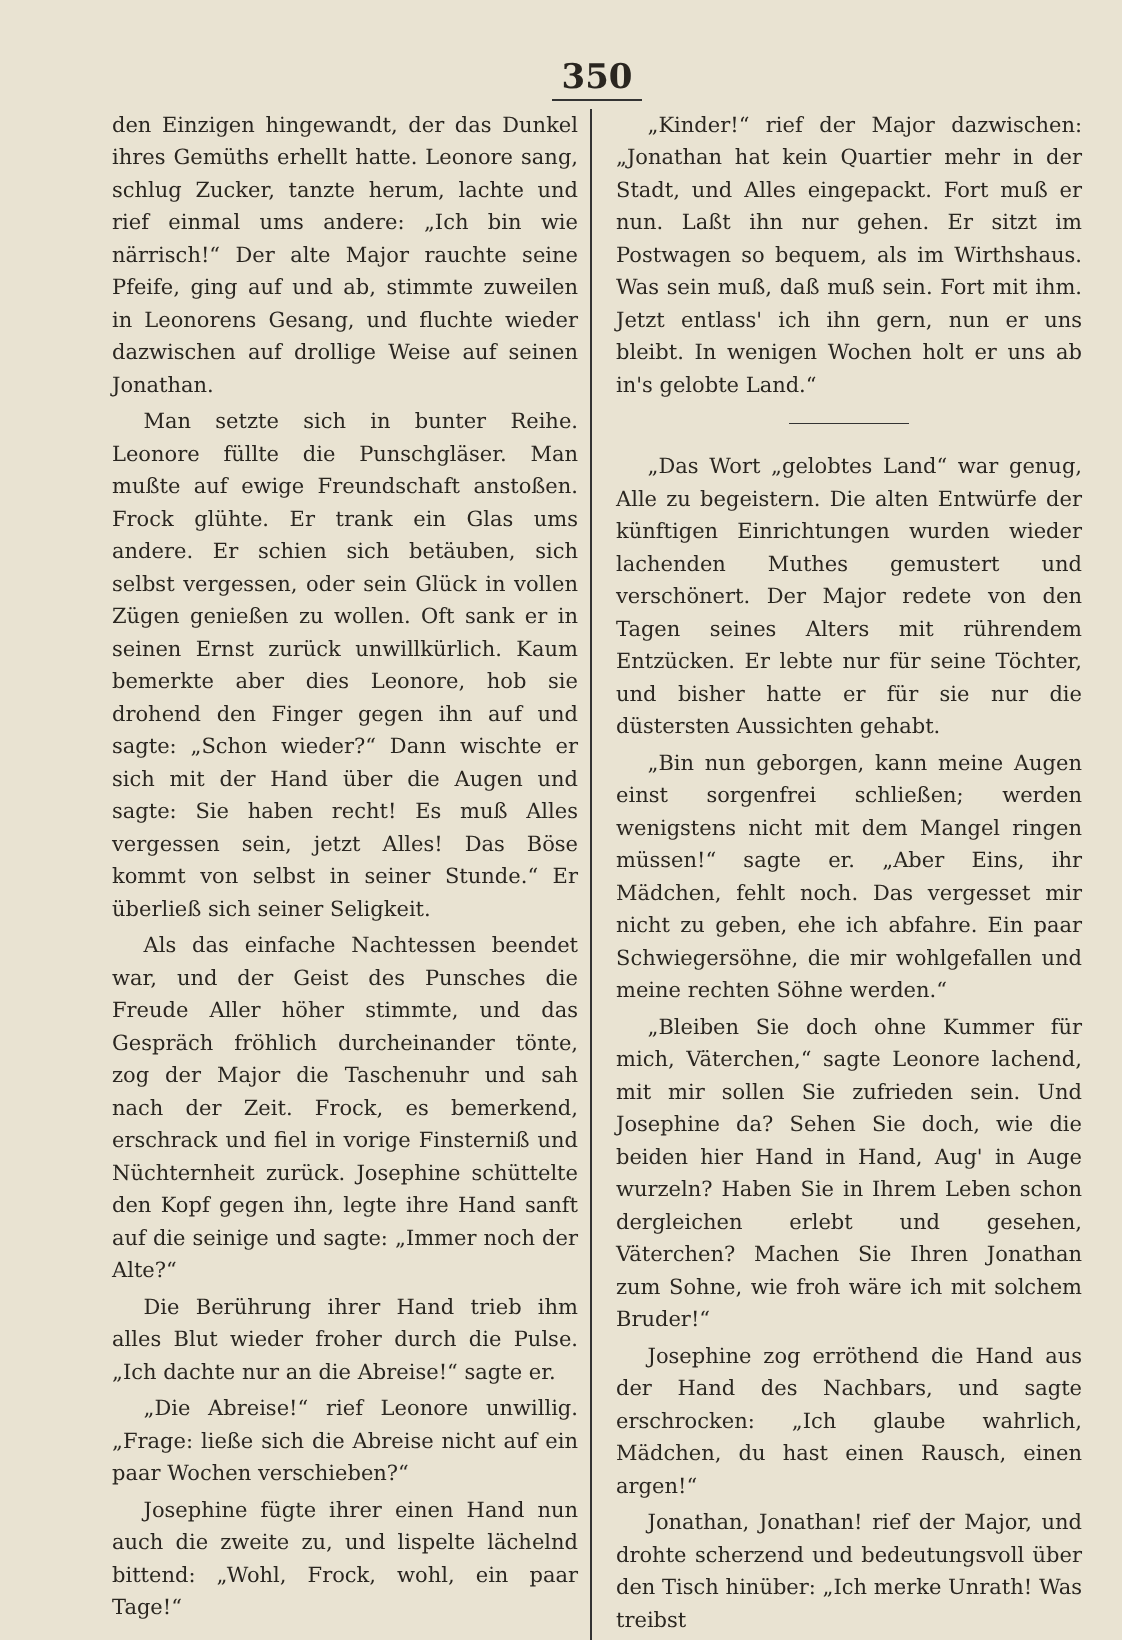350
den Einzigen hingewandt, der das Dunkel ihres Gemüths erhellt hatte. Leonore sang, schlug Zucker, tanzte herum, lachte und rief einmal ums andere: „Ich bin wie närrisch!“ Der alte Major rauchte seine Pfeife, ging auf und ab, stimmte zuweilen in Leonorens Gesang, und fluchte wieder dazwischen auf drollige Weise auf seinen Jonathan.
Man setzte sich in bunter Reihe. Leonore füllte die Punschgläser. Man mußte auf ewige Freundschaft anstoßen. Frock glühte. Er trank ein Glas ums andere. Er schien sich betäuben, sich selbst vergessen, oder sein Glück in vollen Zügen genießen zu wollen. Oft sank er in seinen Ernst zurück unwillkürlich. Kaum bemerkte aber dies Leonore, hob sie drohend den Finger gegen ihn auf und sagte: „Schon wieder?“ Dann wischte er sich mit der Hand über die Augen und sagte: Sie haben recht! Es muß Alles vergessen sein, jetzt Alles! Das Böse kommt von selbst in seiner Stunde.“ Er überließ sich seiner Seligkeit.
Als das einfache Nachtessen beendet war, und der Geist des Punsches die Freude Aller höher stimmte, und das Gespräch fröhlich durcheinander tönte, zog der Major die Taschenuhr und sah nach der Zeit. Frock, es bemerkend, erschrack und fiel in vorige Finsterniß und Nüchternheit zurück. Josephine schüttelte den Kopf gegen ihn, legte ihre Hand sanft auf die seinige und sagte: „Immer noch der Alte?“
Die Berührung ihrer Hand trieb ihm alles Blut wieder froher durch die Pulse. „Ich dachte nur an die Abreise!“ sagte er.
„Die Abreise!“ rief Leonore unwillig. „Frage: ließe sich die Abreise nicht auf ein paar Wochen verschieben?“
Josephine fügte ihrer einen Hand nun auch die zweite zu, und lispelte lächelnd bittend: „Wohl, Frock, wohl, ein paar Tage!“
„Kinder!“ rief der Major dazwischen: „Jonathan hat kein Quartier mehr in der Stadt, und Alles eingepackt. Fort muß er nun. Laßt ihn nur gehen. Er sitzt im Postwagen so bequem, als im Wirthshaus. Was sein muß, daß muß sein. Fort mit ihm. Jetzt entlass' ich ihn gern, nun er uns bleibt. In wenigen Wochen holt er uns ab in's gelobte Land.“
„Das Wort „gelobtes Land“ war genug, Alle zu begeistern. Die alten Entwürfe der künftigen Einrichtungen wurden wieder lachenden Muthes gemustert und verschönert. Der Major redete von den Tagen seines Alters mit rührendem Entzücken. Er lebte nur für seine Töchter, und bisher hatte er für sie nur die düstersten Aussichten gehabt.
„Bin nun geborgen, kann meine Augen einst sorgenfrei schließen; werden wenigstens nicht mit dem Mangel ringen müssen!“ sagte er. „Aber Eins, ihr Mädchen, fehlt noch. Das vergesset mir nicht zu geben, ehe ich abfahre. Ein paar Schwiegersöhne, die mir wohlgefallen und meine rechten Söhne werden.“
„Bleiben Sie doch ohne Kummer für mich, Väterchen,“ sagte Leonore lachend, mit mir sollen Sie zufrieden sein. Und Josephine da? Sehen Sie doch, wie die beiden hier Hand in Hand, Aug' in Auge wurzeln? Haben Sie in Ihrem Leben schon dergleichen erlebt und gesehen, Väterchen? Machen Sie Ihren Jonathan zum Sohne, wie froh wäre ich mit solchem Bruder!“
Josephine zog erröthend die Hand aus der Hand des Nachbars, und sagte erschrocken: „Ich glaube wahrlich, Mädchen, du hast einen Rausch, einen argen!“
Jonathan, Jonathan! rief der Major, und drohte scherzend und bedeutungsvoll über den Tisch hinüber: „Ich merke Unrath! Was treibst